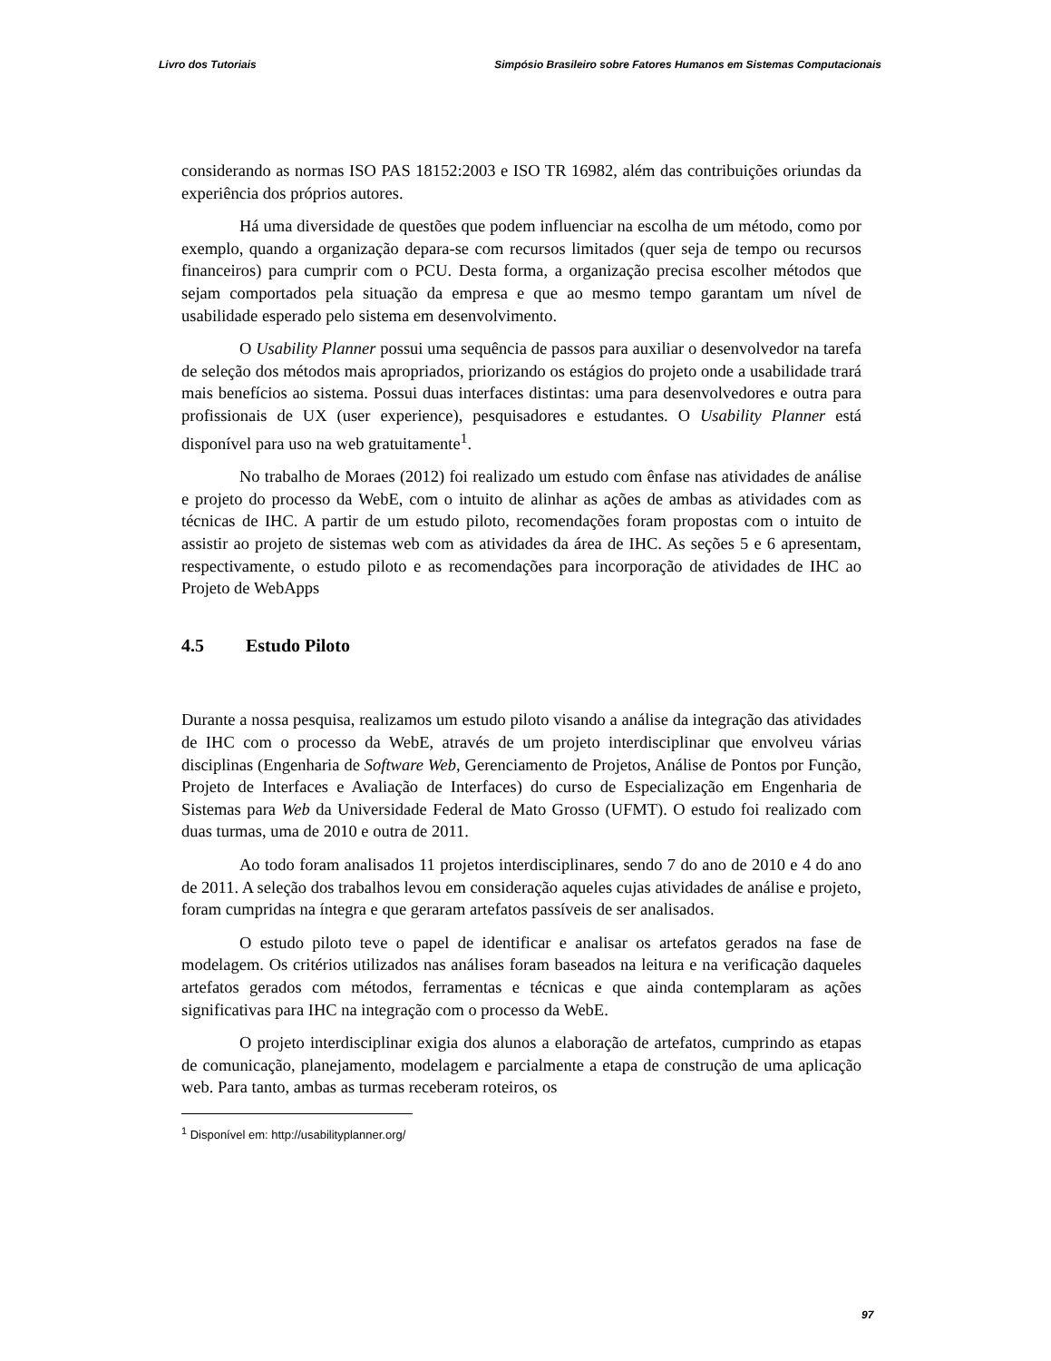Livro dos Tutoriais Simpósio Brasileiro sobre Fatores Humanos em Sistemas Computacionais
considerando as normas ISO PAS 18152:2003 e ISO TR 16982, além das contribuições oriundas da experiência dos próprios autores.
Há uma diversidade de questões que podem influenciar na escolha de um método, como por exemplo, quando a organização depara-se com recursos limitados (quer seja de tempo ou recursos financeiros) para cumprir com o PCU. Desta forma, a organização precisa escolher métodos que sejam comportados pela situação da empresa e que ao mesmo tempo garantam um nível de usabilidade esperado pelo sistema em desenvolvimento.
O Usability Planner possui uma sequência de passos para auxiliar o desenvolvedor na tarefa de seleção dos métodos mais apropriados, priorizando os estágios do projeto onde a usabilidade trará mais benefícios ao sistema. Possui duas interfaces distintas: uma para desenvolvedores e outra para profissionais de UX (user experience), pesquisadores e estudantes. O Usability Planner está disponível para uso na web gratuitamente<sup>1</sup>.
No trabalho de Moraes (2012) foi realizado um estudo com ênfase nas atividades de análise e projeto do processo da WebE, com o intuito de alinhar as ações de ambas as atividades com as técnicas de IHC. A partir de um estudo piloto, recomendações foram propostas com o intuito de assistir ao projeto de sistemas web com as atividades da área de IHC. As seções 5 e 6 apresentam, respectivamente, o estudo piloto e as recomendações para incorporação de atividades de IHC ao Projeto de WebApps
4.5 Estudo Piloto
Durante a nossa pesquisa, realizamos um estudo piloto visando a análise da integração das atividades de IHC com o processo da WebE, através de um projeto interdisciplinar que envolveu várias disciplinas (Engenharia de Software Web, Gerenciamento de Projetos, Análise de Pontos por Função, Projeto de Interfaces e Avaliação de Interfaces) do curso de Especialização em Engenharia de Sistemas para Web da Universidade Federal de Mato Grosso (UFMT). O estudo foi realizado com duas turmas, uma de 2010 e outra de 2011.
Ao todo foram analisados 11 projetos interdisciplinares, sendo 7 do ano de 2010 e 4 do ano de 2011. A seleção dos trabalhos levou em consideração aqueles cujas atividades de análise e projeto, foram cumpridas na íntegra e que geraram artefatos passíveis de ser analisados.
O estudo piloto teve o papel de identificar e analisar os artefatos gerados na fase de modelagem. Os critérios utilizados nas análises foram baseados na leitura e na verificação daqueles artefatos gerados com métodos, ferramentas e técnicas e que ainda contemplaram as ações significativas para IHC na integração com o processo da WebE.
O projeto interdisciplinar exigia dos alunos a elaboração de artefatos, cumprindo as etapas de comunicação, planejamento, modelagem e parcialmente a etapa de construção de uma aplicação web. Para tanto, ambas as turmas receberam roteiros, os
<sup>1</sup> Disponível em: http://usabilityplanner.org/
97